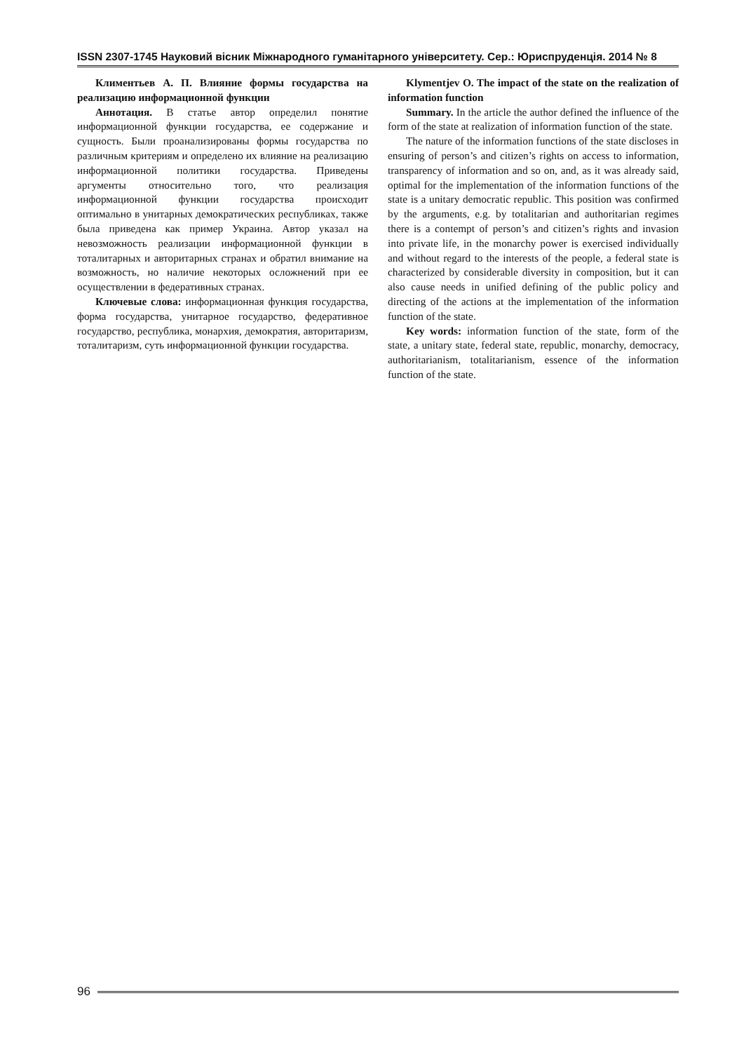ISSN 2307-1745 Науковий вісник Міжнародного гуманітарного університету. Сер.: Юриспруденція. 2014 № 8
Климентьев А. П. Влияние формы государства на реализацию информационной функции
Аннотация. В статье автор определил понятие информационной функции государства, ее содержание и сущность. Были проанализированы формы государства по различным критериям и определено их влияние на реализацию информационной политики государства. Приведены аргументы относительно того, что реализация информационной функции государства происходит оптимально в унитарных демократических республиках, также была приведена как пример Украина. Автор указал на невозможность реализации информационной функции в тоталитарных и авторитарных странах и обратил внимание на возможность, но наличие некоторых осложнений при ее осуществлении в федеративных странах.
Ключевые слова: информационная функция государства, форма государства, унитарное государство, федеративное государство, республика, монархия, демократия, авторитаризм, тоталитаризм, суть информационной функции государства.
Klymentjev O. The impact of the state on the realization of information function
Summary. In the article the author defined the influence of the form of the state at realization of information function of the state.
The nature of the information functions of the state discloses in ensuring of person’s and citizen’s rights on access to information, transparency of information and so on, and, as it was already said, optimal for the implementation of the information functions of the state is a unitary democratic republic. This position was confirmed by the arguments, e.g. by totalitarian and authoritarian regimes there is a contempt of person’s and citizen’s rights and invasion into private life, in the monarchy power is exercised individually and without regard to the interests of the people, a federal state is characterized by considerable diversity in composition, but it can also cause needs in unified defining of the public policy and directing of the actions at the implementation of the information function of the state.
Key words: information function of the state, form of the state, a unitary state, federal state, republic, monarchy, democracy, authoritarianism, totalitarianism, essence of the information function of the state.
96